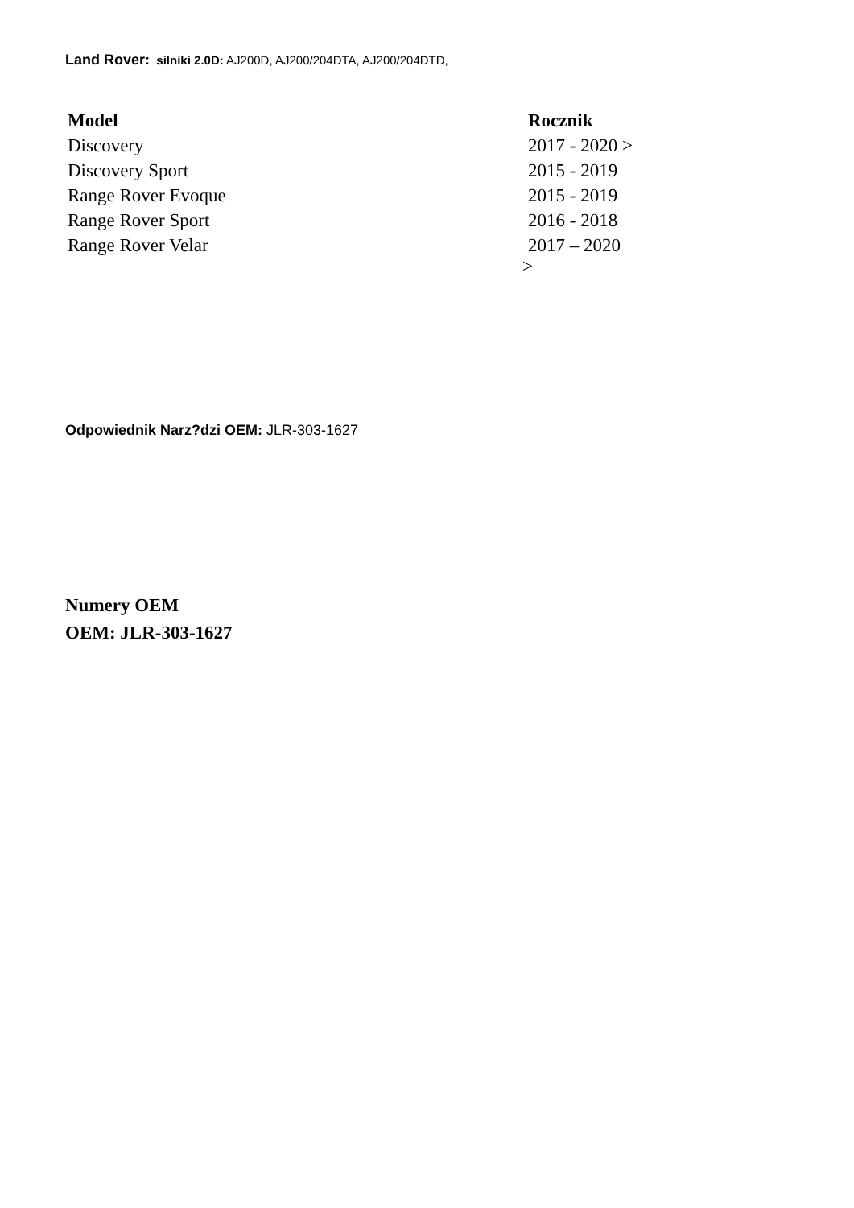Land Rover: silniki 2.0D: AJ200D, AJ200/204DTA, AJ200/204DTD,
| Model | Rocznik |
| --- | --- |
| Discovery | 2017 - 2020 > |
| Discovery Sport | 2015 - 2019 |
| Range Rover Evoque | 2015 - 2019 |
| Range Rover Sport | 2016 - 2018 |
| Range Rover Velar | 2017 – 2020 > |
Odpowiednik Narz?dzi OEM: JLR-303-1627
Numery OEM
OEM: JLR-303-1627